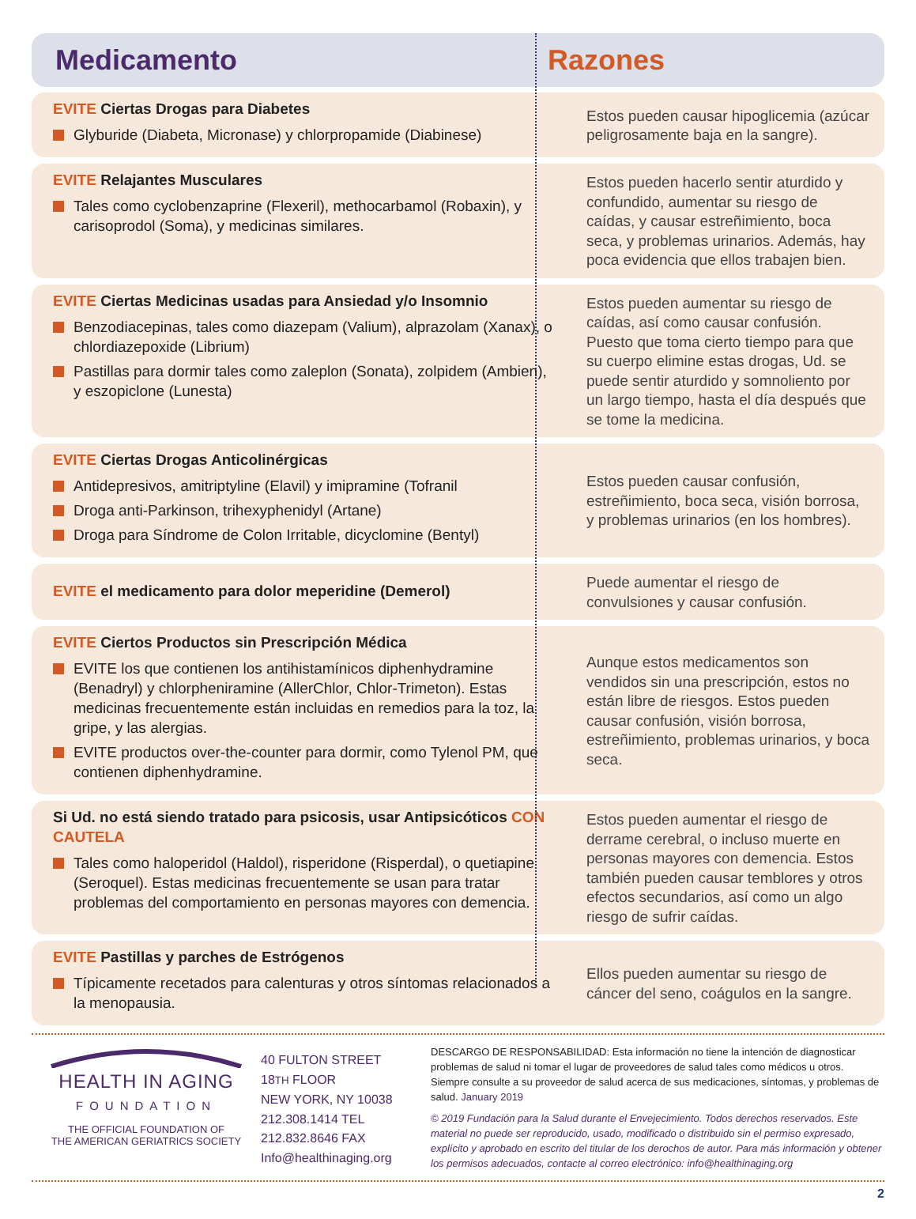Medicamento Razones
| EVITE Ciertas Drogas para Diabetes Glyburide (Diabeta, Micronase) y chlorpropamide (Diabinese) | Estos pueden causar hipoglicemia (azúcar peligrosamente baja en la sangre). |
| EVITE Relajantes Musculares Tales como cyclobenzaprine (Flexeril), methocarbamol (Robaxin), y carisoprodol (Soma), y medicinas similares. | Estos pueden hacerlo sentir aturdido y confundido, aumentar su riesgo de caídas, y causar estreñimiento, boca seca, y problemas urinarios. Además, hay poca evidencia que ellos trabajen bien. |
| EVITE Ciertas Medicinas usadas para Ansiedad y/o Insomnio Benzodiacepinas, tales como diazepam (Valium), alprazolam (Xanax), o chlordiazepoxide (Librium) Pastillas para dormir tales como zaleplon (Sonata), zolpidem (Ambien), y eszopiclone (Lunesta) | Estos pueden aumentar su riesgo de caídas, así como causar confusión. Puesto que toma cierto tiempo para que su cuerpo elimine estas drogas, Ud. se puede sentir aturdido y somnoliento por un largo tiempo, hasta el día después que se tome la medicina. |
| EVITE Ciertas Drogas Anticolinérgicas Antidepresivos, amitriptyline (Elavil) y imipramine (Tofranil Droga anti-Parkinson, trihexyphenidyl (Artane) Droga para Síndrome de Colon Irritable, dicyclomine (Bentyl) | Estos pueden causar confusión, estreñimiento, boca seca, visión borrosa, y problemas urinarios (en los hombres). |
| EVITE el medicamento para dolor meperidine (Demerol) | Puede aumentar el riesgo de convulsiones y causar confusión. |
| EVITE Ciertos Productos sin Prescripción Médica EVITE los que contienen los antihistamínicos diphenhydramine (Benadryl) y chlorpheniramine (AllerChlor, Chlor-Trimeton). Estas medicinas frecuentemente están incluidas en remedios para la toz, la gripe, y las alergias. EVITE productos over-the-counter para dormir, como Tylenol PM, que contienen diphenhydramine. | Aunque estos medicamentos son vendidos sin una prescripción, estos no están libre de riesgos. Estos pueden causar confusión, visión borrosa, estreñimiento, problemas urinarios, y boca seca. |
| Si Ud. no está siendo tratado para psicosis, usar Antipsicóticos CON CAUTELA Tales como haloperidol (Haldol), risperidone (Risperdal), o quetiapine (Seroquel). Estas medicinas frecuentemente se usan para tratar problemas del comportamiento en personas mayores con demencia. | Estos pueden aumentar el riesgo de derrame cerebral, o incluso muerte en personas mayores con demencia. Estos también pueden causar temblores y otros efectos secundarios, así como un algo riesgo de sufrir caídas. |
| EVITE Pastillas y parches de Estrógenos Típicamente recetados para calenturas y otros síntomas relacionados a la menopausia. | Ellos pueden aumentar su riesgo de cáncer del seno, coágulos en la sangre. |
HEALTH IN AGING
FOUNDATION
THE OFFICIAL FOUNDATION OF
THE AMERICAN GERIATRICS SOCIETY
40 FULTON STREET
18TH FLOOR
NEW YORK, NY 10038
212.308.1414 TEL
212.832.8646 FAX
Info@healthinaging.org
DESCARGO DE RESPONSABILIDAD: Esta información no tiene la intención de diagnosticar problemas de salud ni tomar el lugar de proveedores de salud tales como médicos u otros. Siempre consulte a su proveedor de salud acerca de sus medicaciones, síntomas, y problemas de salud. January 2019
© 2019 Fundación para la Salud durante el Envejecimiento. Todos derechos reservados. Este material no puede ser reproducido, usado, modificado o distribuido sin el permiso expresado, explícito y aprobado en escrito del titular de los derochos de autor. Para más información y obtener los permisos adecuados, contacte al correo electrónico: info@healthinaging.org
2